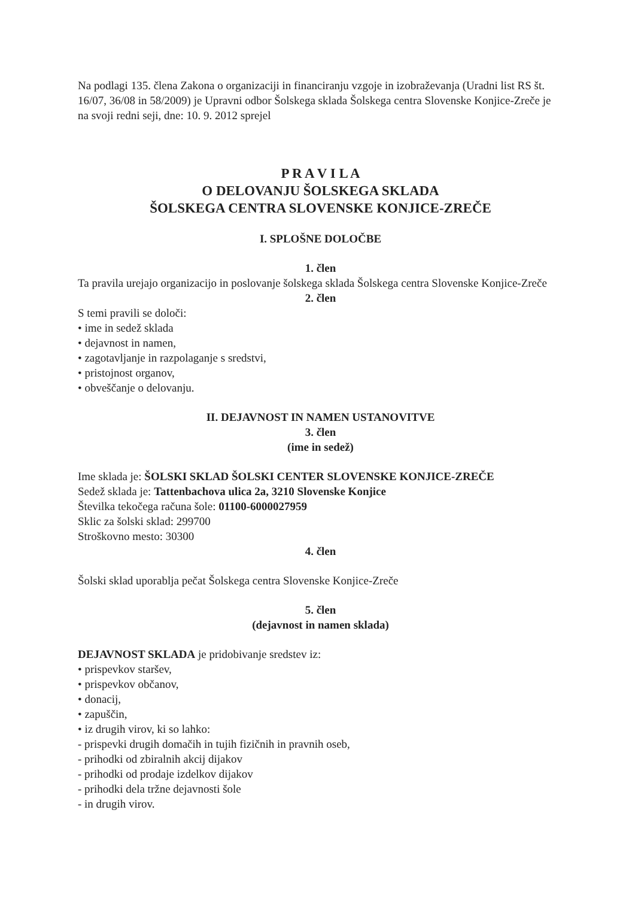Na podlagi 135. člena Zakona o organizaciji in financiranju vzgoje in izobraževanja (Uradni list RS št. 16/07, 36/08 in 58/2009) je Upravni odbor Šolskega sklada Šolskega centra Slovenske Konjice-Zreče je na svoji redni seji, dne: 10. 9. 2012 sprejel
P R A V I L A
O DELOVANJU ŠOLSKEGA SKLADA
ŠOLSKEGA CENTRA SLOVENSKE KONJICE-ZREČE
I. SPLOŠNE DOLOČBE
1. člen
Ta pravila urejajo organizacijo in poslovanje šolskega sklada Šolskega centra Slovenske Konjice-Zreče
2. člen
S temi pravili se določi:
• ime in sedež sklada
• dejavnost in namen,
• zagotavljanje in razpolaganje s sredstvi,
• pristojnost organov,
• obveščanje o delovanju.
II. DEJAVNOST IN NAMEN USTANOVITVE
3. člen
(ime in sedež)
Ime sklada je: ŠOLSKI SKLAD ŠOLSKI CENTER SLOVENSKE KONJICE-ZREČE
Sedež sklada je: Tattenbachova ulica 2a, 3210 Slovenske Konjice
Številka tekočega računa šole: 01100-6000027959
Sklic za šolski sklad: 299700
Stroškovno mesto: 30300
4. člen
Šolski sklad uporablja pečat Šolskega centra Slovenske Konjice-Zreče
5. člen
(dejavnost in namen sklada)
DEJAVNOST SKLADA je pridobivanje sredstev iz:
• prispevkov staršev,
• prispevkov občanov,
• donacij,
• zapuščin,
• iz drugih virov, ki so lahko:
- prispevki drugih domačih in tujih fizičnih in pravnih oseb,
- prihodki od zbiralnih akcij dijakov
- prihodki od prodaje izdelkov dijakov
- prihodki dela tržne dejavnosti šole
- in drugih virov.